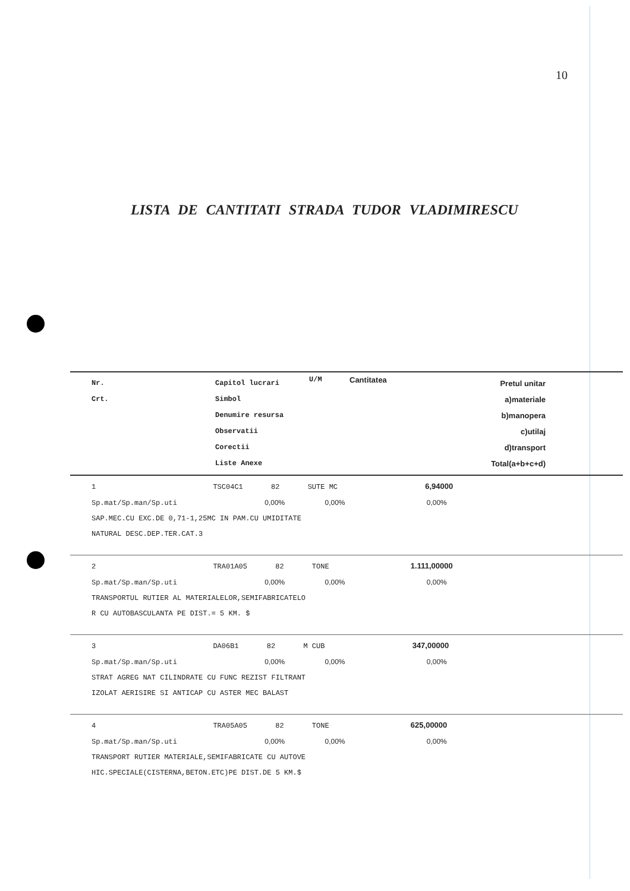10
LISTA DE CANTITATI STRADA TUDOR VLADIMIRESCU
| Nr. Crt. | Capitol lucrari Simbol Denumire resursa Observatii Corectii Liste Anexe | U/M | Cantitatea | Pretul unitar a)materiale b)manopera c)utilaj d)transport Total(a+b+c+d) |
| --- | --- | --- | --- | --- |
| 1 TSC04C1 82 SUTE MC 6,94000 Sp.mat/Sp.man/Sp.uti 0,00% 0,00% 0,00% SAP.MEC.CU EXC.DE 0,71-1,25MC IN PAM.CU UMIDITATE NATURAL DESC.DEP.TER.CAT.3 | | | | |
| 2 TRA01A05 82 TONE 1.111,00000 Sp.mat/Sp.man/Sp.uti 0,00% 0,00% 0,00% TRANSPORTUL RUTIER AL MATERIALELOR,SEMIFABRICATELO R CU AUTOBASCULANTA PE DIST.= 5 KM. $ | | | | |
| 3 DA06B1 82 M CUB 347,00000 Sp.mat/Sp.man/Sp.uti 0,00% 0,00% 0,00% STRAT AGREG NAT CILINDRATE CU FUNC REZIST FILTRANT IZOLAT AERISIRE SI ANTICAP CU ASTER MEC BALAST | | | | |
| 4 TRA05A05 82 TONE 625,00000 Sp.mat/Sp.man/Sp.uti 0,00% 0,00% 0,00% TRANSPORT RUTIER MATERIALE,SEMIFABRICATE CU AUTOVE HIC.SPECIALE(CISTERNA,BETON.ETC)PE DIST.DE 5 KM.$ | | | | |